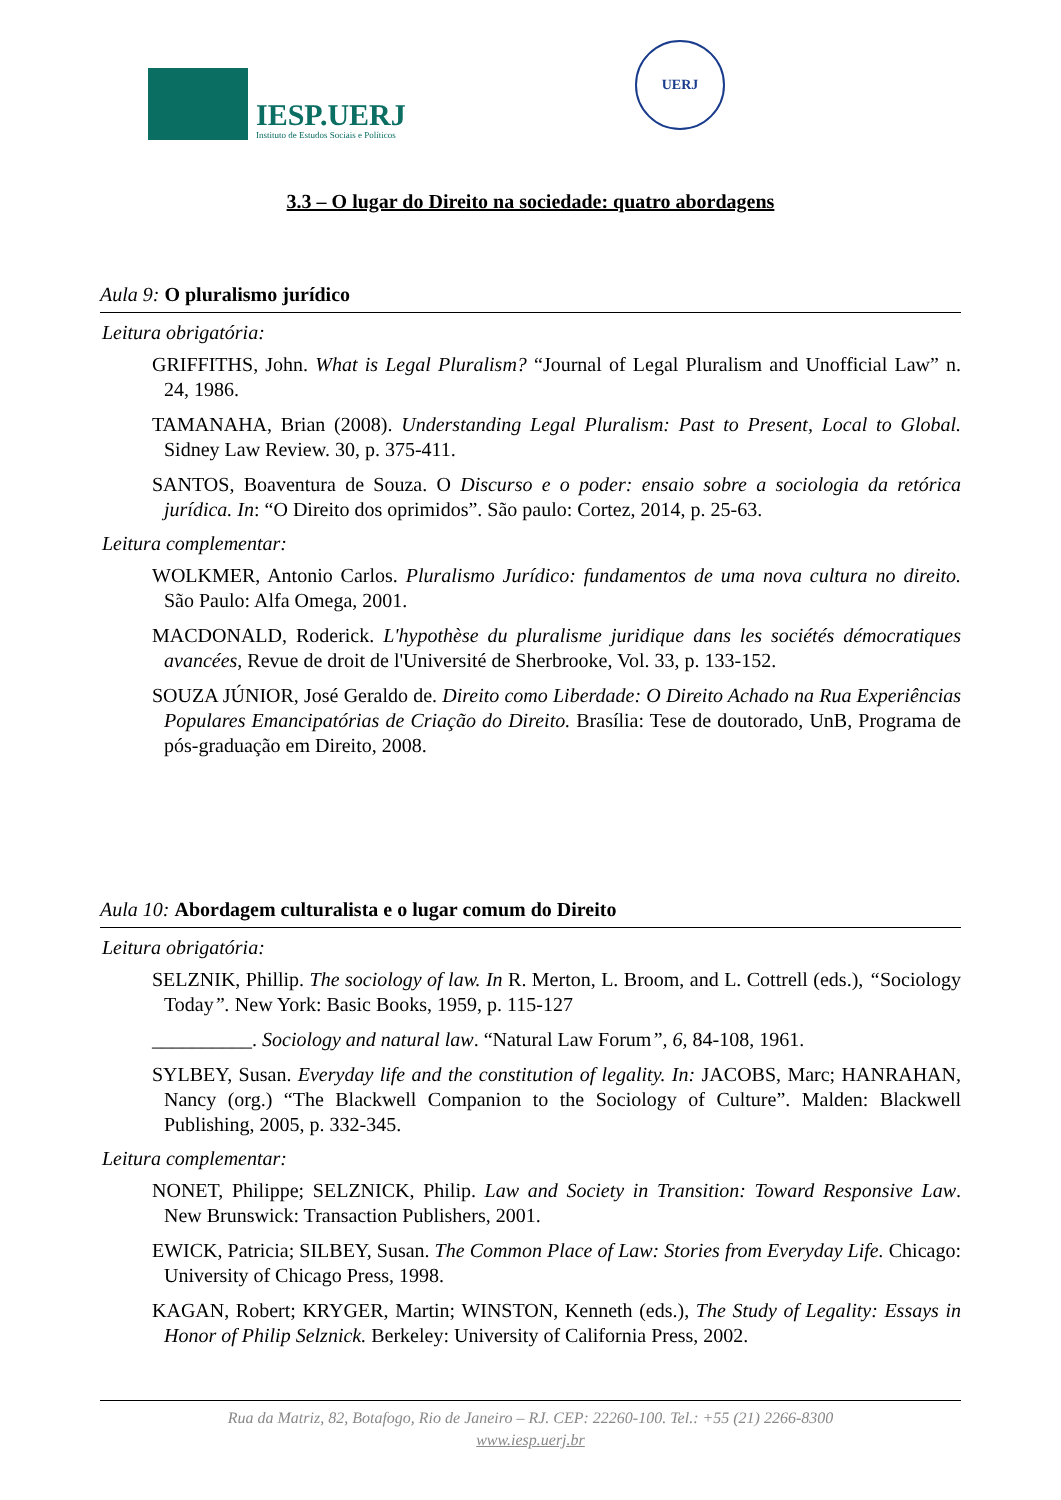IESP.UERJ
Instituto de Estudos Sociais e Políticos
UERJ
3.3 – O lugar do Direito na sociedade: quatro abordagens
Aula 9: O pluralismo jurídico
Leitura obrigatória:
GRIFFITHS, John. What is Legal Pluralism? “Journal of Legal Pluralism and Unofficial Law” n. 24, 1986.
TAMANAHA, Brian (2008). Understanding Legal Pluralism: Past to Present, Local to Global. Sidney Law Review. 30, p. 375-411.
SANTOS, Boaventura de Souza. O Discurso e o poder: ensaio sobre a sociologia da retórica jurídica. In: “O Direito dos oprimidos”. São paulo: Cortez, 2014, p. 25-63.
Leitura complementar:
WOLKMER, Antonio Carlos. Pluralismo Jurídico: fundamentos de uma nova cultura no direito. São Paulo: Alfa Omega, 2001.
MACDONALD, Roderick. L'hypothèse du pluralisme juridique dans les sociétés démocratiques avancées, Revue de droit de l'Université de Sherbrooke, Vol. 33, p. 133-152.
SOUZA JÚNIOR, José Geraldo de. Direito como Liberdade: O Direito Achado na Rua Experiências Populares Emancipatórias de Criação do Direito. Brasília: Tese de doutorado, UnB, Programa de pós-graduação em Direito, 2008.
Aula 10: Abordagem culturalista e o lugar comum do Direito
Leitura obrigatória:
SELZNIK, Phillip. The sociology of law. In R. Merton, L. Broom, and L. Cottrell (eds.), “Sociology Today”. New York: Basic Books, 1959, p. 115-127
__________. Sociology and natural law. “Natural Law Forum”, 6, 84-108, 1961.
SYLBEY, Susan. Everyday life and the constitution of legality. In: JACOBS, Marc; HANRAHAN, Nancy (org.) “The Blackwell Companion to the Sociology of Culture”. Malden: Blackwell Publishing, 2005, p. 332-345.
Leitura complementar:
NONET, Philippe; SELZNICK, Philip. Law and Society in Transition: Toward Responsive Law. New Brunswick: Transaction Publishers, 2001.
EWICK, Patricia; SILBEY, Susan. The Common Place of Law: Stories from Everyday Life. Chicago: University of Chicago Press, 1998.
KAGAN, Robert; KRYGER, Martin; WINSTON, Kenneth (eds.), The Study of Legality: Essays in Honor of Philip Selznick. Berkeley: University of California Press, 2002.
Rua da Matriz, 82, Botafogo, Rio de Janeiro – RJ. CEP: 22260-100. Tel.: +55 (21) 2266-8300
www.iesp.uerj.br